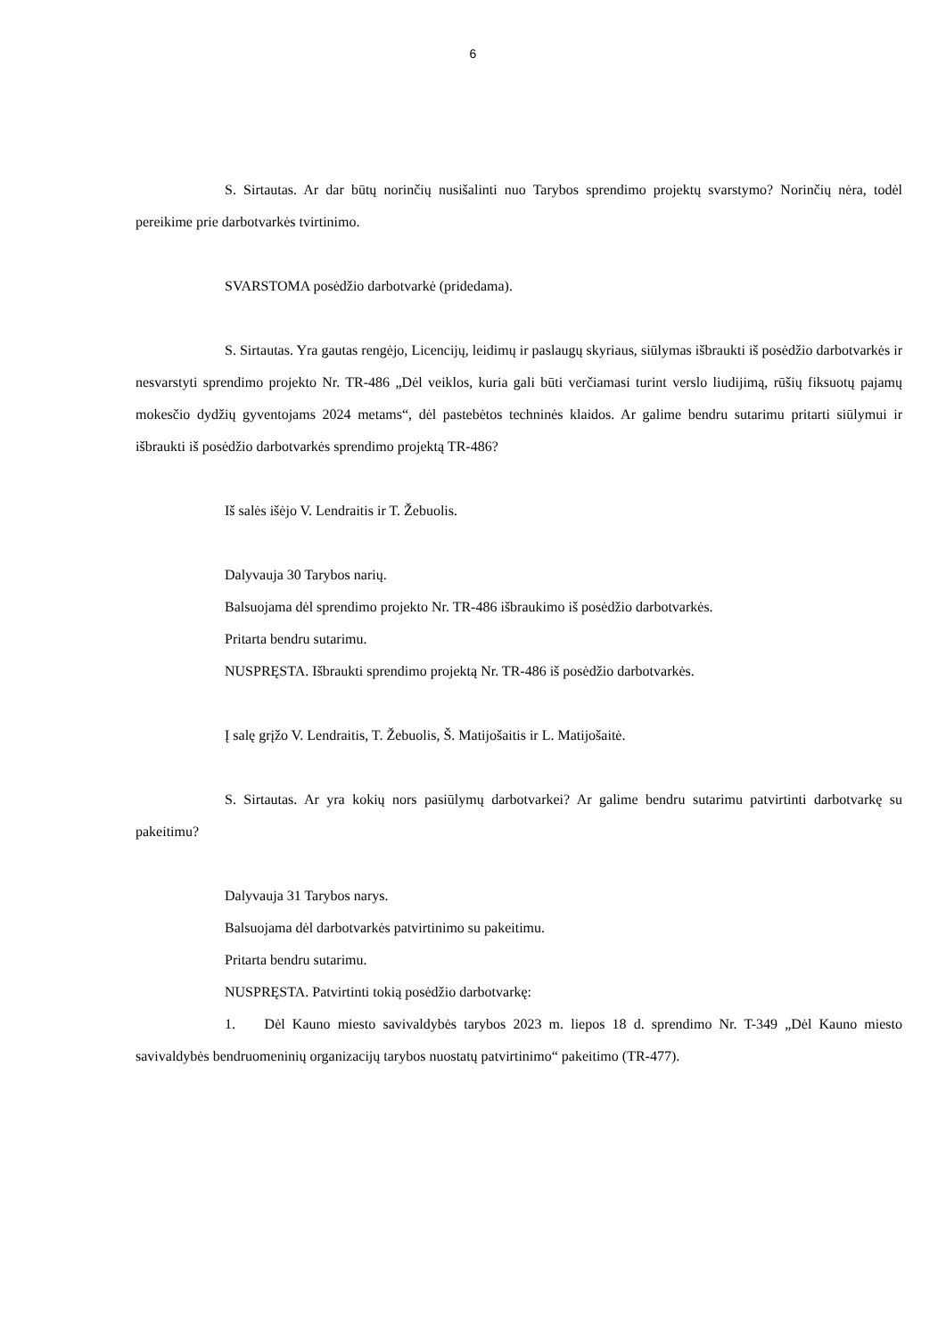6
S. Sirtautas. Ar dar būtų norinčių nusišalinti nuo Tarybos sprendimo projektų svarstymo? Norinčių nėra, todėl pereikime prie darbotvarkės tvirtinimo.
SVARSTOMA posėdžio darbotvarkė (pridedama).
S. Sirtautas. Yra gautas rengėjo, Licencijų, leidimų ir paslaugų skyriaus, siūlymas išbraukti iš posėdžio darbotvarkės ir nesvarstyti sprendimo projekto Nr. TR-486 „Dėl veiklos, kuria gali būti verčiamasi turint verslo liudijimą, rūšių fiksuotų pajamų mokesčio dydžių gyventojams 2024 metams“, dėl pastebėtos techninės klaidos. Ar galime bendru sutarimu pritarti siūlymui ir išbraukti iš posėdžio darbotvarkės sprendimo projektą TR-486?
Iš salės išėjo V. Lendraitis ir T. Žebuolis.
Dalyvauja 30 Tarybos narių.
Balsuojama dėl sprendimo projekto Nr. TR-486 išbraukimo iš posėdžio darbotvarkės.
Pritarta bendru sutarimu.
NUSPRĘSTA. Išbraukti sprendimo projektą Nr. TR-486 iš posėdžio darbotvarkės.
Į salę grįžo V. Lendraitis, T. Žebuolis, Š. Matijošaitis ir L. Matijošaitė.
S. Sirtautas. Ar yra kokių nors pasiūlymų darbotvarkei? Ar galime bendru sutarimu patvirtinti darbotvarkę su pakeitimu?
Dalyvauja 31 Tarybos narys.
Balsuojama dėl darbotvarkės patvirtinimo su pakeitimu.
Pritarta bendru sutarimu.
NUSPRĘSTA. Patvirtinti tokią posėdžio darbotvarkę:
1. Dėl Kauno miesto savivaldybės tarybos 2023 m. liepos 18 d. sprendimo Nr. T-349 „Dėl Kauno miesto savivaldybės bendruomeninių organizacijų tarybos nuostatų patvirtinimo“ pakeitimo (TR-477).